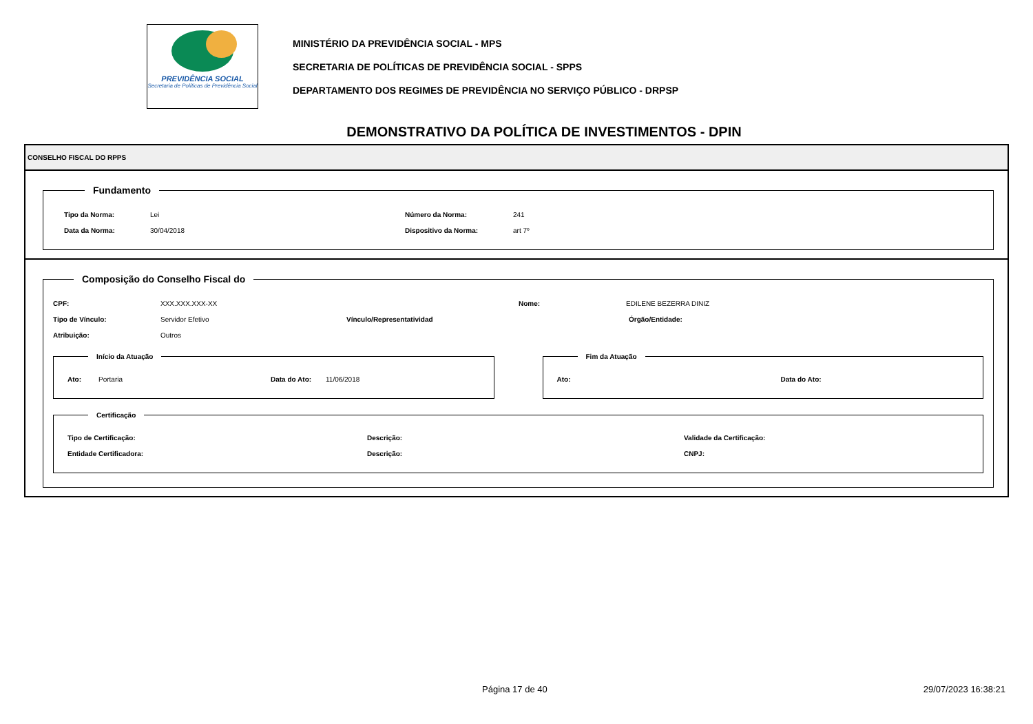PREVIDÊNCIA SOCIAL
Secretaria de Políticas de Previdência Social
MINISTÉRIO DA PREVIDÊNCIA SOCIAL - MPS
SECRETARIA DE POLÍTICAS DE PREVIDÊNCIA SOCIAL - SPPS
DEPARTAMENTO DOS REGIMES DE PREVIDÊNCIA NO SERVIÇO PÚBLICO - DRPSP
DEMONSTRATIVO DA POLÍTICA DE INVESTIMENTOS - DPIN
CONSELHO FISCAL DO RPPS
Fundamento
Tipo da Norma: Lei Número da Norma: 241
Data da Norma: 30/04/2018 Dispositivo da Norma: art 7º
Composição do Conselho Fiscal do
CPF: XXX.XXX.XXX-XX Nome: EDILENE BEZERRA DINIZ
Tipo de Vínculo: Servidor Efetivo Vínculo/Representatividad Órgão/Entidade:
Atribuição: Outros
Início da Atuação
Ato: Portaria Data do Ato: 11/06/2018
Fim da Atuação
Ato: Data do Ato:
Certificação
Tipo de Certificação: Descrição: Validade da Certificação:
Entidade Certificadora: Descrição: CNPJ:
Página 17 de 40 29/07/2023 16:38:21